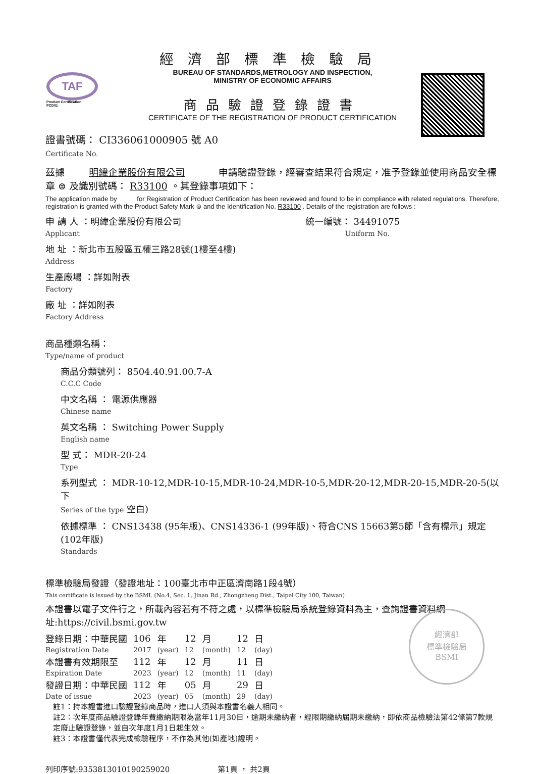TAF
Product Certification
PCD01
經濟部標準檢驗局
BUREAU OF STANDARDS,METROLOGY AND INSPECTION,
MINISTRY OF ECONOMIC AFFAIRS
商品驗證登錄證書
CERTIFICATE OF THE REGISTRATION OF PRODUCT CERTIFICATION
證書號碼： CI336061000905 號 A0
Certificate No.
茲據 明緯企業股份有限公司 申請驗證登錄，經審查結果符合規定，准予登錄並使用商品安全標章 ⊜ 及識別號碼： R33100 。其登錄事項如下：
The application made by for Registration of Product Certification has been reviewed and found to be in compliance with related regulations. Therefore, registration is granted with the Product Safety Mark ⊜ and the Identification No. R33100 . Details of the registration are follows :
申 請 人 ：明緯企業股份有限公司 統一編號： 34491075
Applicant Uniform No.
地 址 ：新北市五股區五權三路28號(1樓至4樓)
Address
生產廠場 ：詳如附表
Factory
廠 址 ：詳如附表
Factory Address
商品種類名稱：
Type/name of product
商品分類號列： 8504.40.91.00.7-A
C.C.C Code
中文名稱 ： 電源供應器
Chinese name
英文名稱 ： Switching Power Supply
English name
型 式： MDR-20-24
Type
系列型式 ： MDR-10-12,MDR-10-15,MDR-10-24,MDR-10-5,MDR-20-12,MDR-20-15,MDR-20-5(以下
Series of the type 空白)
依據標準 ： CNS13438 (95年版)、CNS14336-1 (99年版)、符合CNS 15663第5節「含有標示」規定 (102年版)
Standards
標準檢驗局發證（發證地址：100臺北市中正區濟南路1段4號）
This certificate is issued by the BSMI. (No.4, Sec. 1, Jinan Rd., Zhongzheng Dist., Taipei City 100, Taiwan)
本證書以電子文件行之，所載內容若有不符之處，以標準檢驗局系統登錄資料為主，查詢證書資料網址:https://civil.bsmi.gov.tw
| 登錄日期：中華民國 | 106 | 年 | 12 | 月 | 12 | 日 |
| Registration Date | 2017 | (year) | 12 | (month) | 12 | (day) |
| 本證書有效期限至 | 112 | 年 | 12 | 月 | 11 | 日 |
| Expiration Date | 2023 | (year) | 12 | (month) | 11 | (day) |
| 發證日期：中華民國 | 112 | 年 | 05 | 月 | 29 | 日 |
| Date of issue | 2023 | (year) | 05 | (month) | 29 | (day) |
經濟部
標準檢驗局
BSMI
註1：持本證書進口驗證登錄商品時，進口人須與本證書名義人相同。
註2：次年度商品驗證登錄年費繳納期限為當年11月30日，逾期未繳納者，經限期繳納屆期未繳納，即依商品檢驗法第42條第7款規定廢止驗證登錄，並自次年度1月1日起生效。
註3：本證書僅代表完成檢驗程序，不作為其他(如產地)證明。
列印序號:9353813010190259020 第1頁 ， 共2頁